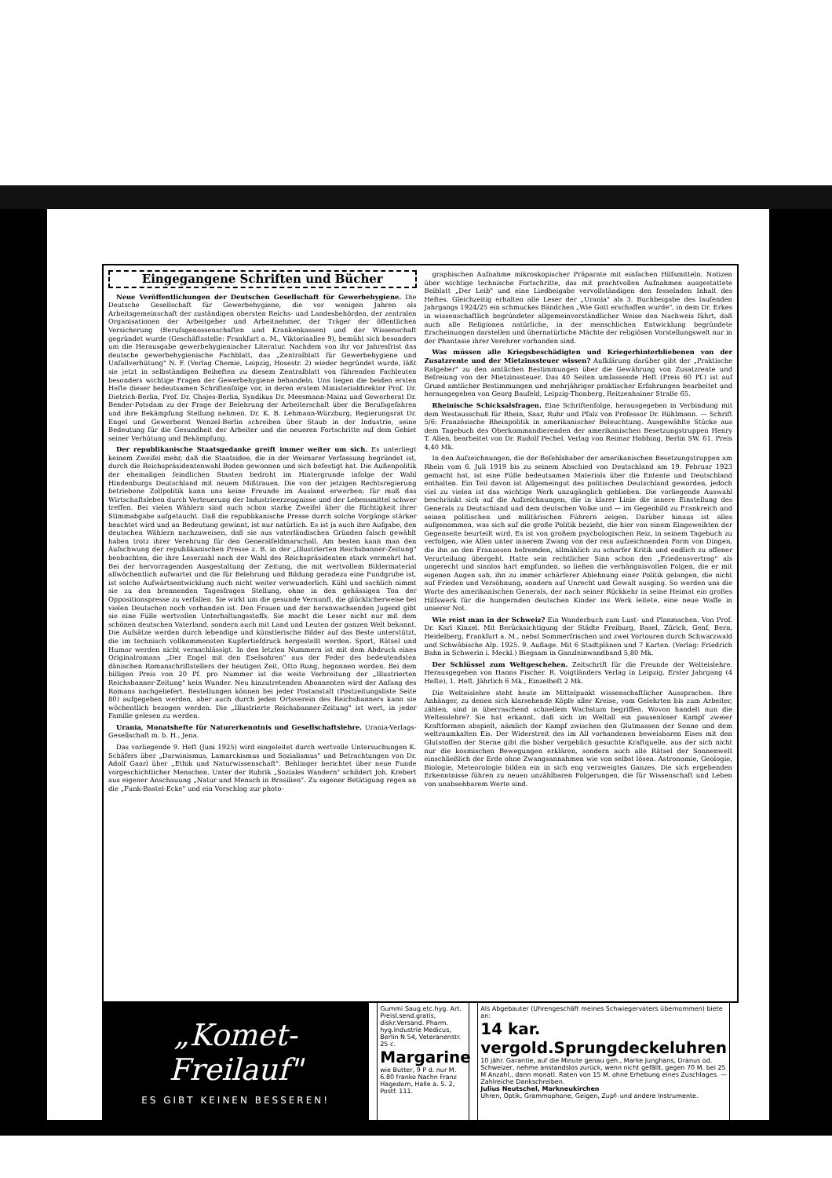Eingegangene Schriften und Bücher
Neue Veröffentlichungen der Deutschen Gesellschaft für Gewerbehygiene. Die Deutsche Gesellschaft für Gewerbehygiene, die vor wenigen Jahren als Arbeitsgemeinschaft der zuständigen obersten Reichs- und Landesbehörden, der zentralen Organisationen der Arbeitgeber und Arbeitnehmer, der Träger der öffentlichen Versicherung (Berufsgenossenschaften und Krankenkassen) und der Wissenschaft gegründet wurde (Geschäftsstelle: Frankfurt a. M., Viktoriaallee 9), bemüht sich besonders um die Herausgabe gewerbehygienischer Literatur. Nachdem von ihr vor Jahresfrist das deutsche gewerbehygienische Fachblatt, das „Zentralblatt für Gewerbehygiene und Unfallverhütung" N. F. (Verlag Chemie, Leipzig, Hosestr. 2) wieder begründet wurde, läßt sie jetzt in selbständigen Beiheften zu diesem Zentralblatt von führenden Fachleuten besonders wichtige Fragen der Gewerbehygiene behandeln. Uns liegen die beiden ersten Hefte dieser bedeutsamen Schriftenfolge vor, in deren erstem Ministerialdirektor Prof. Dr. Dietrich-Berlin, Prof. Dr. Chajes-Berlin, Syndikus Dr. Meesmann-Mainz und Gewerberat Dr. Bender-Potsdam zu der Frage der Belehrung der Arbeiterschaft über die Berufsgefahren und ihre Bekämpfung Stellung nehmen. Dr. K. B. Lehmann-Würzburg, Regierungsrat Dr. Engel und Gewerberat Wenzel-Berlin schreiben über Staub in der Industrie, seine Bedeutung für die Gesundheit der Arbeiter und die neueren Fortschritte auf dem Gebiet seiner Verhütung und Bekämpfung.
Der republikanische Staatsgedanke greift immer weiter um sich. Es unterliegt keinem Zweifel mehr, daß die Staatsidee, die in der Weimarer Verfassung begründet ist, durch die Reichspräsidentenwahl Boden gewonnen und sich befestigt hat. Die Außenpolitik der ehemaligen feindlichen Staaten bedroht im Hintergrunde infolge der Wahl Hindenburgs Deutschland mit neuem Mißtrauen. Die von der jetzigen Rechtsregierung betriebene Zollpolitik kann uns keine Freunde im Ausland erwerben; für muß das Wirtschaftsleben durch Verteuerung der Industrieerzeugnisse und der Lebensmittel schwer treffen. Bei vielen Wählern sind auch schon starke Zweifel über die Richtigkeit ihrer Stimmabgabe aufgetaucht. Daß die republikanische Presse durch solche Vorgänge stärker beachtet wird und an Bedeutung gewinnt, ist nur natürlich. Es ist ja auch ihre Aufgabe, den deutschen Wählern nachzuweisen, daß sie aus vaterländischen Gründen falsch gewählt haben trotz ihrer Verehrung für den Generalfeldmarschall. Am besten kann man den Aufschwung der republikanischen Presse z. B. in der „Illustrierten Reichsbanner-Zeitung" beobachten, die ihre Leserzahl nach der Wahl des Reichspräsidenten stark vermehrt hat. Bei der hervorragenden Ausgestaltung der Zeitung, die mit wertvollem Bildermaterial allwöchentlich aufwartet und die für Belehrung und Bildung geradezu eine Fundgrube ist, ist solche Aufwärtsentwicklung auch nicht weiter verwunderlich. Kühl und sachlich nimmt sie zu den brennenden Tagesfragen Stellung, ohne in den gehässigen Ton der Oppositionspresse zu verfallen. Sie wirkt um die gesunde Vernunft, die glücklicherweise bei vielen Deutschen noch vorhanden ist. Den Frauen und der heranwachsenden Jugend gibt sie eine Fülle wertvollen Unterhaltungsstoffs. Sie macht die Leser nicht nur mit dem schönen deutschen Vaterland, sondern auch mit Land und Leuten der ganzen Welt bekannt. Die Aufsätze werden durch lebendige und künstlerische Bilder auf das Beste unterstützt, die im technisch vollkommensten Kupfertiefdruck hergestellt werden. Sport, Rätsel und Humor werden nicht vernachlässigt. In den letzten Nummern ist mit dem Abdruck eines Originalromans „Der Engel mit den Eselsohren" aus der Feder des bedeutendsten dänischen Romanschriftstellers der heutigen Zeit, Otto Rung, begonnen worden. Bei dem billigen Preis von 20 Pf. pro Nummer ist die weite Verbreitung der „Illustrierten Reichsbanner-Zeitung" kein Wunder. Neu hinzutretenden Abonnenten wird der Anfang des Romans nachgeliefert. Bestellungen können bei jeder Postanstalt (Postzeitungsliste Seite 80) aufgegeben werden, aber auch durch jeden Ortsverein des Reichsbanners kann sie wöchentlich bezogen werden. Die „Illustrierte Reichsbanner-Zeitung" ist wert, in jeder Familie gelesen zu werden.
Urania, Monatshefte für Naturerkenntnis und Gesellschaftslehre. Urania-Verlags-Gesellschaft m. b. H., Jena.
Das vorliegende 9. Heft (Juni 1925) wird eingeleitet durch wertvolle Untersuchungen K. Schäfers über „Darwinismus, Lamarckismus und Sozialismus" und Betrachtungen von Dr. Adolf Gaarl über „Ethik und Naturwissenschaft". Behlinger berichtet über neue Funde vorgeschichtlicher Menschen. Unter der Rubrik „Soziales Wandern" schildert Joh. Krebert aus eigener Anschauung „Natur und Mensch in Brasilien". Zu eigener Betätigung regen an die „Funk-Bastel-Ecke" und ein Vorschlag zur photo-
graphischen Aufnahme mikroskopischer Präparate mit einfachen Hilfsmitteln. Notizen über wichtige technische Fortschritte, das mit prachtvollen Aufnahmen ausgestattete Beiblatt „Der Leib" und eine Liedbeigabe vervollständigen den fesselnden Inhalt des Heftes. Gleichzeitig erhalten alle Leser der „Urania" als 3. Buchbeigabe des laufenden Jahrgangs 1924/25 ein schmuckes Bändchen „Wie Gott erschaffen wurde", in dem Dr. Erkes in wissenschaftlich begründeter allgemeinverständlicher Weise den Nachweis führt, daß auch alle Religionen natürliche, in der menschlichen Entwicklung begründete Erscheinungen darstellen und übernatürliche Mächte der religiösen Vorstellungswelt nur in der Phantasie ihrer Verehrer vorhanden sind.
Was müssen alle Kriegsbeschädigten und Kriegerhinterbliebenen von der Zusatzrente und der Mietzinssteuer wissen? Aufklärung darüber gibt der „Praktische Ratgeber" zu den amtlichen Bestimmungen über die Gewährung von Zusatzrente und Befreiung von der Mietzinssteuer. Das 40 Seiten umfassende Heft (Preis 60 Pf.) ist auf Grund amtlicher Bestimmungen und mehrjähriger praktischer Erfahrungen bearbeitet und herausgegeben von Georg Baufeld, Leipzig-Thonberg, Reitzenhainer Straße 65.
Rheinische Schicksalsfragen. Eine Schriftenfolge, herausgegeben in Verbindung mit dem Westausschuß für Rhein, Saar, Ruhr und Pfalz von Professor Dr. Rühlmann. — Schrift 5/6: Französische Rheinpolitik in amerikanischer Beleuchtung. Ausgewählte Stücke aus dem Tagebuch des Oberkommandierenden der amerikanischen Besetzungstruppen Henry T. Allen, bearbeitet von Dr. Rudolf Pechel. Verlag von Reimar Hobbing, Berlin SW. 61. Preis 4,40 Mk.
In den Aufzeichnungen, die der Befehlshaber der amerikanischen Besetzungstruppen am Rhein vom 6. Juli 1919 bis zu seinem Abschied von Deutschland am 19. Februar 1923 gemacht hat, ist eine Fülle bedeutsamen Materials über die Entente und Deutschland enthalten. Ein Teil davon ist Allgemeingut des politischen Deutschland geworden, jedoch viel zu vielen ist das wichtige Werk unzugänglich geblieben. Die vorliegende Auswahl beschränkt sich auf die Aufzeichnungen, die in klarer Linie die innere Einstellung des Generals zu Deutschland und dem deutschen Volke und — im Gegenbild zu Frankreich und seinen politischen und militärischen Führern zeigen. Darüber hinaus ist alles aufgenommen, was sich auf die große Politik bezieht, die hier von einem Eingeweihten der Gegenseite beurteilt wird. Es ist von großem psychologischen Reiz, in seinem Tagebuch zu verfolgen, wie Allen unter innerem Zwang von der rein aufzeichnenden Form von Dingen, die ihn an den Franzosen befremden, allmählich zu scharfer Kritik und endlich zu offener Verurteilung übergeht. Hatte sein rechtlicher Sinn schon den „Friedensvertrag" als ungerecht und sinnlos hart empfunden, so ließen die verhängnisvollen Folgen, die er mit eigenen Augen sah, ihn zu immer schärferer Ablehnung einer Politik gelangen, die nicht auf Frieden und Versöhnung, sondern auf Unrecht und Gewalt ausging. So werden uns die Worte des amerikanischen Generals, der nach seiner Rückkehr in seine Heimat ein großes Hilfswerk für die hungernden deutschen Kinder ins Werk leitete, eine neue Waffe in unserer Not.
Wie reist man in der Schweiz? Ein Wanderbuch zum Lust- und Planmachen. Von Prof. Dr. Karl Kinzel. Mit Berücksichtigung der Städte Freiburg, Basel, Zürich, Genf, Bern, Heidelberg, Frankfurt a. M., nebst Sommerfrischen und zwei Vortouren durch Schwarzwald und Schwäbische Alp. 1925. 9. Auflage. Mit 6 Stadtplänen und 7 Karten. (Verlag: Friedrich Bahn in Schwerin i. Meckl.) Biegsam in Ganzleinwandband 5,80 Mk.
Der Schlüssel zum Weltgeschehen. Zeitschrift für die Freunde der Welteislehre. Herausgegeben von Hanns Fischer. R. Voigtländers Verlag in Leipzig. Erster Jahrgang (4 Hefte), 1. Heft. Jährlich 6 Mk., Einzelheft 2 Mk.
Die Welteislehre steht heute im Mittelpunkt wissenschaftlicher Aussprachen. Ihre Anhänger, zu denen sich klarsehende Köpfe aller Kreise, vom Gelehrten bis zum Arbeiter, zählen, sind in überraschend schnellem Wachstum begriffen. Wovon handelt nun die Welteislehre? Sie hat erkannt, daß sich im Weltall ein pausenloser Kampf zweier Kraftformen abspielt, nämlich der Kampf zwischen den Glutmassen der Sonne und dem weltraumkalten Eis. Der Widerstreit des im All vorhandenen beweisbaren Eises mit den Glutstoffen der Sterne gibt die bisher vergeblich gesuchte Kraftquelle, aus der sich nicht nur die kosmischen Bewegungen erklären, sondern auch alle Rätsel der Sonnenwelt einschließlich der Erde ohne Zwangsannahmen wie von selbst lösen. Astronomie, Geologie, Biologie, Meteorologie bilden ein in sich eng verzweigtes Ganzes. Die sich ergebenden Erkenntnisse führen zu neuen unzählbaren Folgerungen, die für Wissenschaft und Leben von unabsehbarem Werte sind.
„Komet-Freilauf"
ES GIBT KEINEN BESSEREN!
Gummi Saug.etc.hyg. Art. Preisl.send.gratis, diskr.Versand. Pharm. hyg.Industrie Medicus, Berlin N 54, Veteranenstr. 25 c.
Margarine
wie Butter, 9 P d. nur M. 6.80 franko Nachn Franz Hagedorn, Halle a. S. 2, Postf. 111.
Als Abgebauter (Uhrengeschäft meines Schwiegervaters übernommen) biete an:
14 kar. vergold.Sprungdeckeluhren
10 jähr. Garantie, auf die Minute genau geh., Marke Junghans, Dranus od. Schweizer, nehme anstandslos zurück, wenn nicht gefällt, gegen 70 M. bei 25 M Anzahl., dann monatl. Raten von 15 M. ohne Erhebung eines Zuschlages. — Zahlreiche Dankschreiben.
Julius Neutschel, Markneukirchen
Uhren, Optik, Grammophone, Geigen, Zupf- und andere Instrumente.